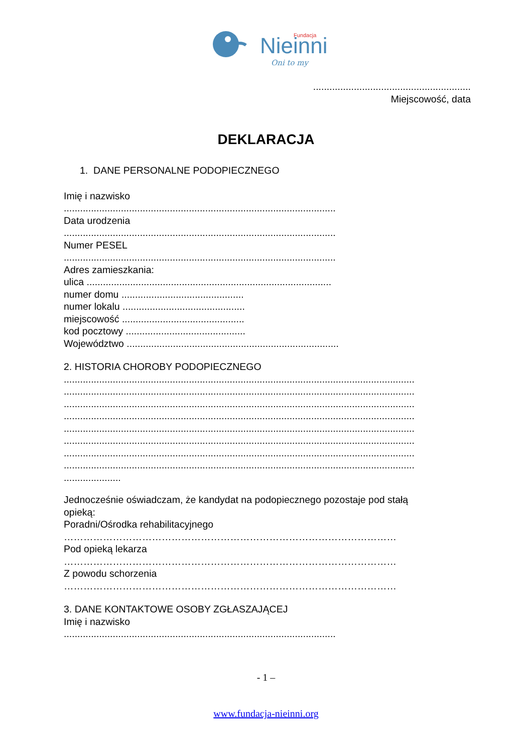Nieinni
Fundacja
Oni to my
..........................................................
Miejscowość, data
DEKLARACJA
1. DANE PERSONALNE PODOPIECZNEGO
Imię i nazwisko
....................................................................................................
Data urodzenia
....................................................................................................
Numer PESEL
....................................................................................................
Adres zamieszkania:
ulica ..........................................................................................
numer domu .............................................
numer lokalu .............................................
miejscowość .............................................
kod pocztowy ............................................
Województwo ..............................................................................
2. HISTORIA CHOROBY PODOPIECZNEGO
.................................................................................................................................
.................................................................................................................................
.................................................................................................................................
.................................................................................................................................
.................................................................................................................................
.................................................................................................................................
.................................................................................................................................
.................................................................................................................................
.....................
Jednocześnie oświadczam, że kandydat na podopiecznego pozostaje pod stałą
opieką:
Poradni/Ośrodka rehabilitacyjnego
…………………………………………………………………………………………
Pod opieką lekarza
…………………………………………………………………………………………
Z powodu schorzenia
…………………………………………………………………………………………
3. DANE KONTAKTOWE OSOBY ZGŁASZAJĄCEJ
Imię i nazwisko
....................................................................................................
- 1 –
www.fundacja-nieinni.org